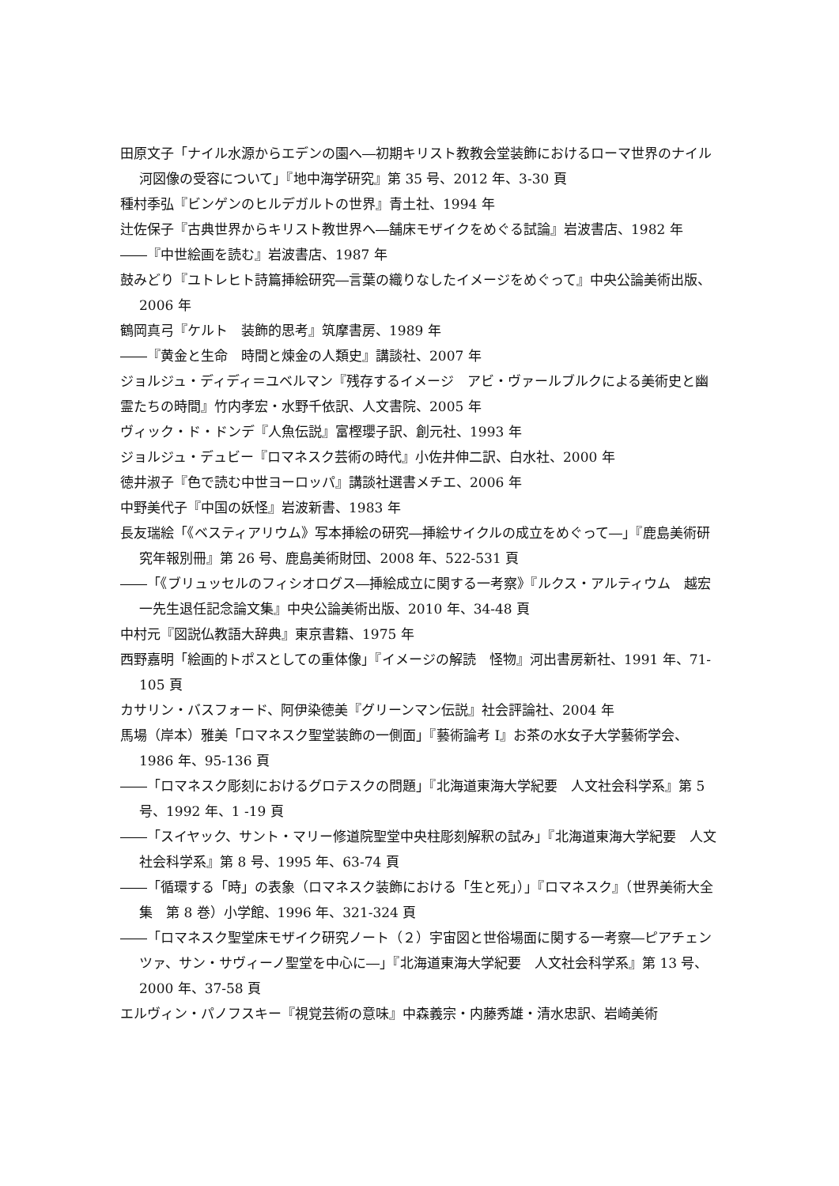田原文子「ナイル水源からエデンの園へ―初期キリスト教教会堂装飾におけるローマ世界のナイル河図像の受容について」『地中海学研究』第 35 号、2012 年、3-30 頁
種村季弘『ビンゲンのヒルデガルトの世界』青土社、1994 年
辻佐保子『古典世界からキリスト教世界へ―舗床モザイクをめぐる試論』岩波書店、1982 年
――『中世絵画を読む』岩波書店、1987 年
鼓みどり『ユトレヒト詩篇挿絵研究―言葉の織りなしたイメージをめぐって』中央公論美術出版、2006 年
鶴岡真弓『ケルト　装飾的思考』筑摩書房、1989 年
――『黄金と生命　時間と煉金の人類史』講談社、2007 年
ジョルジュ・ディディ＝ユベルマン『残存するイメージ　アビ・ヴァールブルクによる美術史と幽霊たちの時間』竹内孝宏・水野千依訳、人文書院、2005 年
ヴィック・ド・ドンデ『人魚伝説』富樫瓔子訳、創元社、1993 年
ジョルジュ・デュビー『ロマネスク芸術の時代』小佐井伸二訳、白水社、2000 年
徳井淑子『色で読む中世ヨーロッパ』講談社選書メチエ、2006 年
中野美代子『中国の妖怪』岩波新書、1983 年
長友瑞絵「《ベスティアリウム》写本挿絵の研究―挿絵サイクルの成立をめぐって―」『鹿島美術研究年報別冊』第 26 号、鹿島美術財団、2008 年、522-531 頁
――「《ブリュッセルのフィシオログス―挿絵成立に関する一考察》『ルクス・アルティウム　越宏一先生退任記念論文集』中央公論美術出版、2010 年、34-48 頁
中村元『図説仏教語大辞典』東京書籍、1975 年
西野嘉明「絵画的トポスとしての重体像」『イメージの解読　怪物』河出書房新社、1991 年、71-105 頁
カサリン・バスフォード、阿伊染徳美『グリーンマン伝説』社会評論社、2004 年
馬場（岸本）雅美「ロマネスク聖堂装飾の一側面」『藝術論考 I』お茶の水女子大学藝術学会、1986 年、95-136 頁
――「ロマネスク彫刻におけるグロテスクの問題」『北海道東海大学紀要　人文社会科学系』第 5 号、1992 年、1 -19 頁
――「スイヤック、サント・マリー修道院聖堂中央柱彫刻解釈の試み」『北海道東海大学紀要　人文社会科学系』第 8 号、1995 年、63-74 頁
――「循環する「時」の表象（ロマネスク装飾における「生と死」）」『ロマネスク』（世界美術大全集　第 8 巻）小学館、1996 年、321-324 頁
――「ロマネスク聖堂床モザイク研究ノート（２）宇宙図と世俗場面に関する一考察―ピアチェンツァ、サン・サヴィーノ聖堂を中心に―」『北海道東海大学紀要　人文社会科学系』第 13 号、2000 年、37-58 頁
エルヴィン・パノフスキー『視覚芸術の意味』中森義宗・内藤秀雄・清水忠訳、岩崎美術